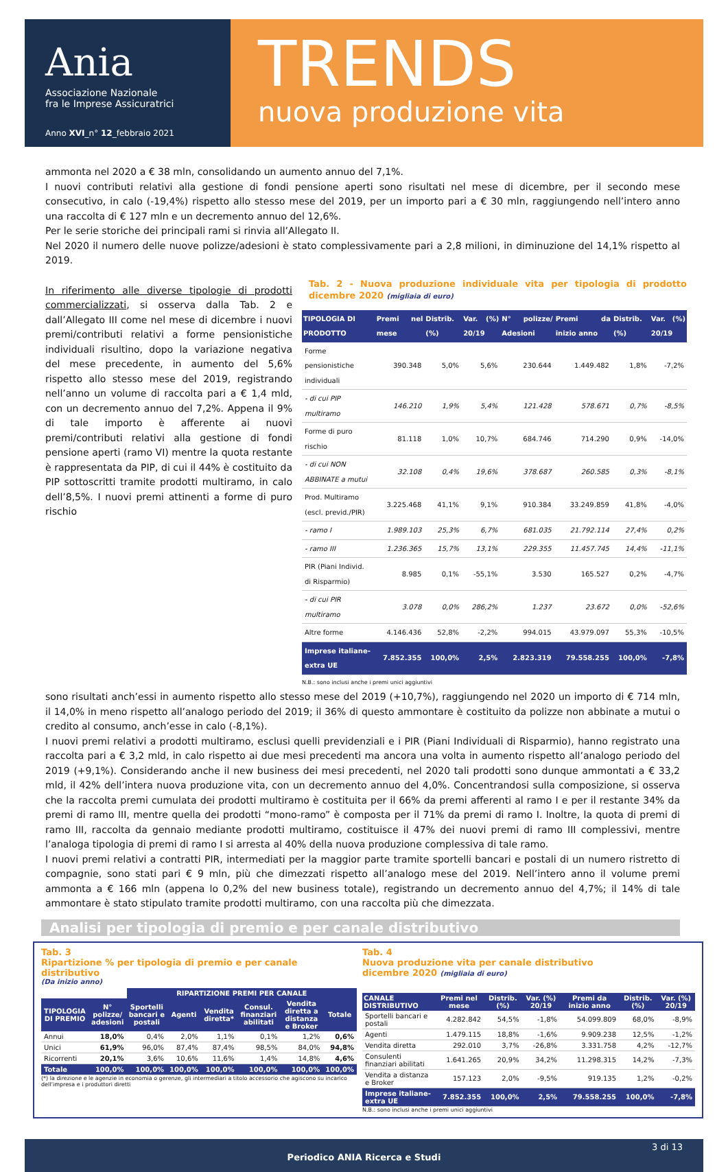Ania
Associazione Nazionale
fra le Imprese Assicuratrici
Anno XVI_n° 12_febbraio 2021
TRENDS
nuova produzione vita
ammonta nel 2020 a € 38 mln, consolidando un aumento annuo del 7,1%.
I nuovi contributi relativi alla gestione di fondi pensione aperti sono risultati nel mese di dicembre, per il secondo mese consecutivo, in calo (-19,4%) rispetto allo stesso mese del 2019, per un importo pari a € 30 mln, raggiungendo nell’intero anno una raccolta di € 127 mln e un decremento annuo del 12,6%.
Per le serie storiche dei principali rami si rinvia all’Allegato II.
Nel 2020 il numero delle nuove polizze/adesioni è stato complessivamente pari a 2,8 milioni, in diminuzione del 14,1% rispetto al 2019.
In riferimento alle diverse tipologie di prodotti commercializzati, si osserva dalla Tab. 2 e dall’Allegato III come nel mese di dicembre i nuovi premi/contributi relativi a forme pensionistiche individuali risultino, dopo la variazione negativa del mese precedente, in aumento del 5,6% rispetto allo stesso mese del 2019, registrando nell’anno un volume di raccolta pari a € 1,4 mld, con un decremento annuo del 7,2%. Appena il 9% di tale importo è afferente ai nuovi premi/contributi relativi alla gestione di fondi pensione aperti (ramo VI) mentre la quota restante è rappresentata da PIP, di cui il 44% è costituito da PIP sottoscritti tramite prodotti multiramo, in calo dell’8,5%. I nuovi premi attinenti a forme di puro rischio
Tab. 2 - Nuova produzione individuale vita per tipologia di prodotto dicembre 2020 (migliaia di euro)
| TIPOLOGIA DI PRODOTTO | Premi nel mese | Distrib. (%) | Var. (%) 20/19 | N° polizze/ Adesioni | Premi da inizio anno | Distrib. (%) | Var. (%) 20/19 |
| --- | --- | --- | --- | --- | --- | --- | --- |
| Forme pensionistiche individuali | 390.348 | 5,0% | 5,6% | 230.644 | 1.449.482 | 1,8% | -7,2% |
| - di cui PIP multiramo | 146.210 | 1,9% | 5,4% | 121.428 | 578.671 | 0,7% | -8,5% |
| Forme di puro rischio | 81.118 | 1,0% | 10,7% | 684.746 | 714.290 | 0,9% | -14,0% |
| - di cui NON ABBINATE a mutui | 32.108 | 0,4% | 19,6% | 378.687 | 260.585 | 0,3% | -8,1% |
| Prod. Multiramo (escl. previd./PIR) | 3.225.468 | 41,1% | 9,1% | 910.384 | 33.249.859 | 41,8% | -4,0% |
| - ramo I | 1.989.103 | 25,3% | 6,7% | 681.035 | 21.792.114 | 27,4% | 0,2% |
| - ramo III | 1.236.365 | 15,7% | 13,1% | 229.355 | 11.457.745 | 14,4% | -11,1% |
| PIR (Piani Individ. di Risparmio) | 8.985 | 0,1% | -55,1% | 3.530 | 165.527 | 0,2% | -4,7% |
| - di cui PIR multiramo | 3.078 | 0,0% | 286,2% | 1.237 | 23.672 | 0,0% | -52,6% |
| Altre forme | 4.146.436 | 52,8% | -2,2% | 994.015 | 43.979.097 | 55,3% | -10,5% |
| Imprese italiane-extra UE | 7.852.355 | 100,0% | 2,5% | 2.823.319 | 79.558.255 | 100,0% | -7,8% |
N.B.: sono inclusi anche i premi unici aggiuntivi
sono risultati anch’essi in aumento rispetto allo stesso mese del 2019 (+10,7%), raggiungendo nel 2020 un importo di € 714 mln, il 14,0% in meno rispetto all’analogo periodo del 2019; il 36% di questo ammontare è costituito da polizze non abbinate a mutui o credito al consumo, anch’esse in calo (-8,1%).
I nuovi premi relativi a prodotti multiramo, esclusi quelli previdenziali e i PIR (Piani Individuali di Risparmio), hanno registrato una raccolta pari a € 3,2 mld, in calo rispetto ai due mesi precedenti ma ancora una volta in aumento rispetto all’analogo periodo del 2019 (+9,1%). Considerando anche il new business dei mesi precedenti, nel 2020 tali prodotti sono dunque ammontati a € 33,2 mld, il 42% dell’intera nuova produzione vita, con un decremento annuo del 4,0%. Concentrandosi sulla composizione, si osserva che la raccolta premi cumulata dei prodotti multiramo è costituita per il 66% da premi afferenti al ramo I e per il restante 34% da premi di ramo III, mentre quella dei prodotti “mono-ramo” è composta per il 71% da premi di ramo I. Inoltre, la quota di premi di ramo III, raccolta da gennaio mediante prodotti multiramo, costituisce il 47% dei nuovi premi di ramo III complessivi, mentre l’analoga tipologia di premi di ramo I si arresta al 40% della nuova produzione complessiva di tale ramo.
I nuovi premi relativi a contratti PIR, intermediati per la maggior parte tramite sportelli bancari e postali di un numero ristretto di compagnie, sono stati pari € 9 mln, più che dimezzati rispetto all’analogo mese del 2019. Nell’intero anno il volume premi ammonta a € 166 mln (appena lo 0,2% del new business totale), registrando un decremento annuo del 4,7%; il 14% di tale ammontare è stato stipulato tramite prodotti multiramo, con una raccolta più che dimezzata.
Analisi per tipologia di premio e per canale distributivo
Tab. 3
Ripartizione % per tipologia di premio e per canale distributivo
(Da inizio anno)
| | | RIPARTIZIONE PREMI PER CANALE | | | | | |
| --- | --- | --- | --- | --- | --- | --- | --- |
| TIPOLOGIA DI PREMIO | N° polizze/ adesioni | Sportelli bancari e postali | Agenti | Vendita diretta* | Consul. finanziari abilitati | Vendita diretta a distanza e Broker | Totale |
| Annui | 18,0% | 0,4% | 2,0% | 1,1% | 0,1% | 1,2% | 0,6% |
| Unici | 61,9% | 96,0% | 87,4% | 87,4% | 98,5% | 84,0% | 94,8% |
| Ricorrenti | 20,1% | 3,6% | 10,6% | 11,6% | 1,4% | 14,8% | 4,6% |
| Totale | 100,0% | 100,0% | 100,0% | 100,0% | 100,0% | 100,0% | 100,0% |
(*) la direzione e le agenzie in economia o gerenze, gli intermediari a titolo accessorio che agiscono su incarico dell’impresa e i produttori diretti
Tab. 4
Nuova produzione vita per canale distributivo
dicembre 2020 (migliaia di euro)
| CANALE DISTRIBUTIVO | Premi nel mese | Distrib. (%) | Var. (%) 20/19 | Premi da inizio anno | Distrib. (%) | Var. (%) 20/19 |
| --- | --- | --- | --- | --- | --- | --- |
| Sportelli bancari e postali | 4.282.842 | 54,5% | -1,8% | 54.099.809 | 68,0% | -8,9% |
| Agenti | 1.479.115 | 18,8% | -1,6% | 9.909.238 | 12,5% | -1,2% |
| Vendita diretta | 292.010 | 3,7% | -26,8% | 3.331.758 | 4,2% | -12,7% |
| Consulenti finanziari abilitati | 1.641.265 | 20,9% | 34,2% | 11.298.315 | 14,2% | -7,3% |
| Vendita a distanza e Broker | 157.123 | 2,0% | -9,5% | 919.135 | 1,2% | -0,2% |
| Imprese italiane-extra UE | 7.852.355 | 100,0% | 2,5% | 79.558.255 | 100,0% | -7,8% |
N.B.: sono inclusi anche i premi unici aggiuntivi
3 di 13
Periodico ANIA Ricerca e Studi